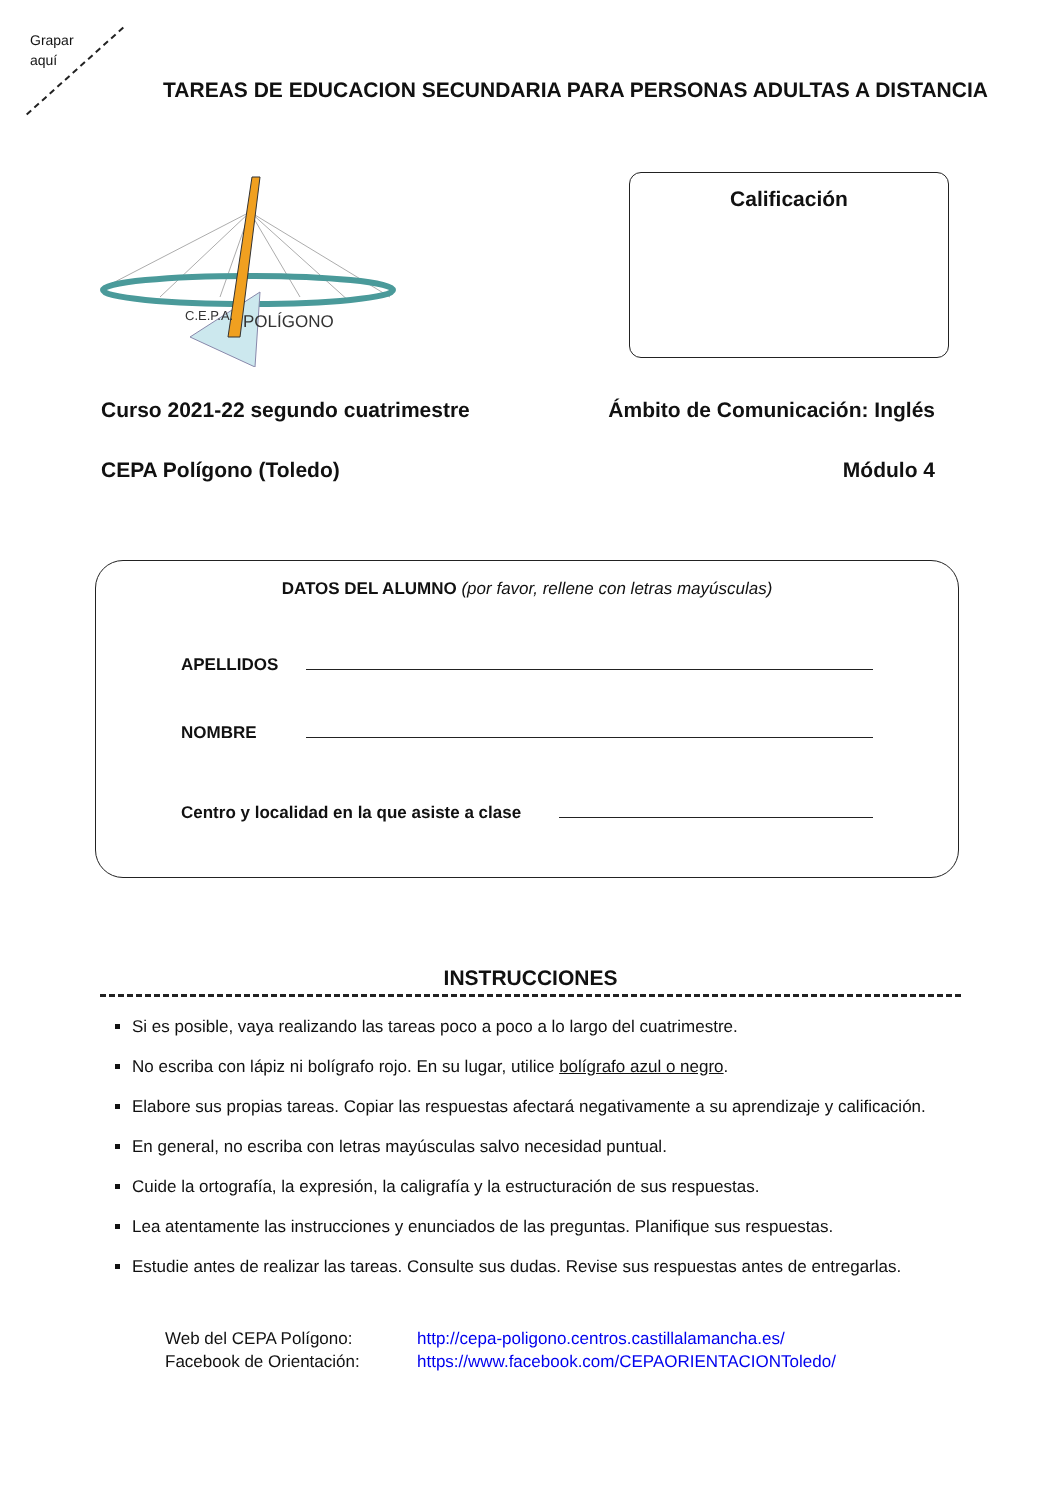Grapar
aquí
TAREAS DE EDUCACION SECUNDARIA PARA PERSONAS ADULTAS A DISTANCIA
C.E.P.A.
POLÍGONO
Calificación
Curso 2021-22 segundo cuatrimestre Ámbito de Comunicación: Inglés
CEPA Polígono (Toledo) Módulo 4
DATOS DEL ALUMNO (por favor, rellene con letras mayúsculas)
APELLIDOS
NOMBRE
Centro y localidad en la que asiste a clase
INSTRUCCIONES
Si es posible, vaya realizando las tareas poco a poco a lo largo del cuatrimestre.
No escriba con lápiz ni bolígrafo rojo. En su lugar, utilice bolígrafo azul o negro.
Elabore sus propias tareas. Copiar las respuestas afectará negativamente a su aprendizaje y calificación.
En general, no escriba con letras mayúsculas salvo necesidad puntual.
Cuide la ortografía, la expresión, la caligrafía y la estructuración de sus respuestas.
Lea atentamente las instrucciones y enunciados de las preguntas. Planifique sus respuestas.
Estudie antes de realizar las tareas. Consulte sus dudas. Revise sus respuestas antes de entregarlas.
Web del CEPA Polígono: http://cepa-poligono.centros.castillalamancha.es/
Facebook de Orientación: https://www.facebook.com/CEPAORIENTACIONToledo/